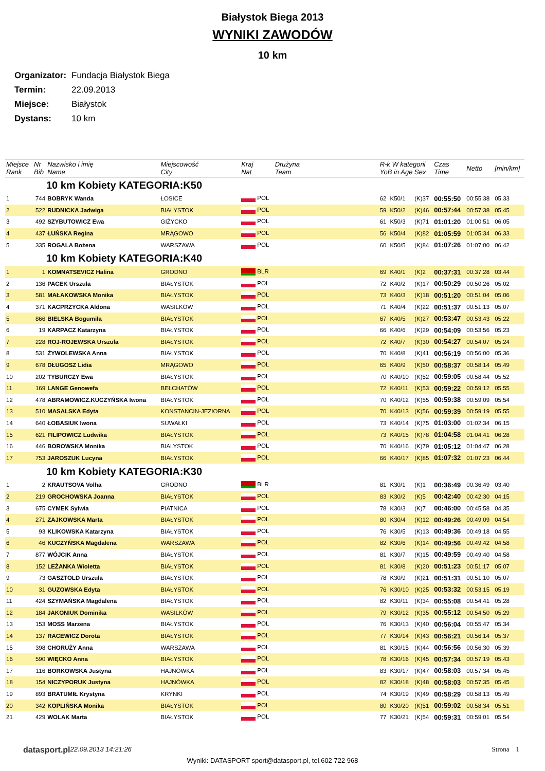Białystok Biega 2013
WYNIKI ZAWODÓW
10 km
Organizator: Fundacja Białystok Biega
Termin: 22.09.2013
Miejsce: Białystok
Dystans: 10 km
| Miejsce Rank | Nr Bib | Nazwisko i imię Name | Miejscowość City | Kraj Nat | Drużyna Team | R-k W kategorii YoB in Age Sex | | | Czas Time | Netto | [min/km] |
| --- | --- | --- | --- | --- | --- | --- | --- | --- | --- | --- | --- |
| 10 km Kobiety KATEGORIA:K50 | | | | | | | | | | | |
| 1 | 744 | BOBRYK Wanda | ŁOSICE | POL | | 62 | K50/1 | (K)37 | 00:55:50 | 00:55:38 | 05.33 |
| 2 | 522 | RUDNICKA Jadwiga | BIAŁYSTOK | POL | | 59 | K50/2 | (K)46 | 00:57:44 | 00:57:38 | 05.45 |
| 3 | 492 | SZYBUTOWICZ Ewa | GIŻYCKO | POL | | 61 | K50/3 | (K)71 | 01:01:20 | 01:00:51 | 06.05 |
| 4 | 437 | ŁUŃSKA Regina | MRĄGOWO | POL | | 56 | K50/4 | (K)82 | 01:05:59 | 01:05:34 | 06.33 |
| 5 | 335 | ROGALA Bożena | WARSZAWA | POL | | 60 | K50/5 | (K)84 | 01:07:26 | 01:07:00 | 06.42 |
| 10 km Kobiety KATEGORIA:K40 | | | | | | | | | | | |
| 1 | 1 | KOMNATSEVICZ Halina | GRODNO | BLR | | 69 | K40/1 | (K)2 | 00:37:31 | 00:37:28 | 03.44 |
| 2 | 136 | PACEK Urszula | BIAŁYSTOK | POL | | 72 | K40/2 | (K)17 | 00:50:29 | 00:50:26 | 05.02 |
| 3 | 581 | MAŁAKOWSKA Monika | BIAŁYSTOK | POL | | 73 | K40/3 | (K)18 | 00:51:20 | 00:51:04 | 05.06 |
| 4 | 371 | KACPRZYCKA Aldona | WASILKÓW | POL | | 71 | K40/4 | (K)22 | 00:51:37 | 00:51:13 | 05.07 |
| 5 | 866 | BIELSKA Bogumiła | BIAŁYSTOK | POL | | 67 | K40/5 | (K)27 | 00:53:47 | 00:53:43 | 05.22 |
| 6 | 19 | KARPACZ Katarzyna | BIAŁYSTOK | POL | | 66 | K40/6 | (K)29 | 00:54:09 | 00:53:56 | 05.23 |
| 7 | 228 | ROJ-ROJEWSKA Urszula | BIAŁYSTOK | POL | | 72 | K40/7 | (K)30 | 00:54:27 | 00:54:07 | 05.24 |
| 8 | 531 | ŻYWOLEWSKA Anna | BIAŁYSTOK | POL | | 70 | K40/8 | (K)41 | 00:56:19 | 00:56:00 | 05.36 |
| 9 | 678 | DŁUGOSZ Lidia | MRĄGOWO | POL | | 65 | K40/9 | (K)50 | 00:58:37 | 00:58:14 | 05.49 |
| 10 | 202 | TYBURCZY Ewa | BIAŁYSTOK | POL | | 70 | K40/10 | (K)52 | 00:59:05 | 00:58:44 | 05.52 |
| 11 | 169 | LANGE Genowefa | BEŁCHATÓW | POL | | 72 | K40/11 | (K)53 | 00:59:22 | 00:59:12 | 05.55 |
| 12 | 478 | ABRAMOWICZ.KUCZYŃSKA Iwona | BIAŁYSTOK | POL | | 70 | K40/12 | (K)55 | 00:59:38 | 00:59:09 | 05.54 |
| 13 | 510 | MASALSKA Edyta | KONSTANCIN-JEZIORNA | POL | | 70 | K40/13 | (K)56 | 00:59:39 | 00:59:19 | 05.55 |
| 14 | 640 | ŁOBASIUK Iwona | SUWAŁKI | POL | | 73 | K40/14 | (K)75 | 01:03:00 | 01:02:34 | 06.15 |
| 15 | 621 | FILIPOWICZ Ludwika | BIAŁYSTOK | POL | | 73 | K40/15 | (K)78 | 01:04:58 | 01:04:41 | 06.28 |
| 16 | 446 | BOROWSKA Monika | BIALYSTOK | POL | | 70 | K40/16 | (K)79 | 01:05:12 | 01:04:47 | 06.28 |
| 17 | 753 | JAROSZUK Lucyna | BIAŁYSTOK | POL | | 66 | K40/17 | (K)85 | 01:07:32 | 01:07:23 | 06.44 |
| 10 km Kobiety KATEGORIA:K30 | | | | | | | | | | | |
| 1 | 2 | KRAUTSOVA Volha | GRODNO | BLR | | 81 | K30/1 | (K)1 | 00:36:49 | 00:36:49 | 03.40 |
| 2 | 219 | GROCHOWSKA Joanna | BIAŁYSTOK | POL | | 83 | K30/2 | (K)5 | 00:42:40 | 00:42:30 | 04.15 |
| 3 | 675 | CYMEK Sylwia | PIATNICA | POL | | 78 | K30/3 | (K)7 | 00:46:00 | 00:45:58 | 04.35 |
| 4 | 271 | ZAJKOWSKA Marta | BIAŁYSTOK | POL | | 80 | K30/4 | (K)12 | 00:49:26 | 00:49:09 | 04.54 |
| 5 | 93 | KLIKOWSKA Katarzyna | BIAŁYSTOK | POL | | 76 | K30/5 | (K)13 | 00:49:36 | 00:49:18 | 04.55 |
| 6 | 46 | KUCZYŃSKA Magdalena | WARSZAWA | POL | | 82 | K30/6 | (K)14 | 00:49:56 | 00:49:42 | 04.58 |
| 7 | 877 | WÓJCIK Anna | BIAŁYSTOK | POL | | 81 | K30/7 | (K)15 | 00:49:59 | 00:49:40 | 04.58 |
| 8 | 152 | LEŻANKA Wioletta | BIAŁYSTOK | POL | | 81 | K30/8 | (K)20 | 00:51:23 | 00:51:17 | 05.07 |
| 9 | 73 | GASZTOLD Urszula | BIAŁYSTOK | POL | | 78 | K30/9 | (K)21 | 00:51:31 | 00:51:10 | 05.07 |
| 10 | 31 | GUZOWSKA Edyta | BIAŁYSTOK | POL | | 76 | K30/10 | (K)25 | 00:53:32 | 00:53:15 | 05.19 |
| 11 | 424 | SZYMAŃSKA Magdalena | BIAŁYSTOK | POL | | 82 | K30/11 | (K)34 | 00:55:08 | 00:54:41 | 05.28 |
| 12 | 184 | JAKONIUK Dominika | WASILKÓW | POL | | 79 | K30/12 | (K)35 | 00:55:12 | 00:54:50 | 05.29 |
| 13 | 153 | MOSS Marzena | BIAŁYSTOK | POL | | 76 | K30/13 | (K)40 | 00:56:04 | 00:55:47 | 05.34 |
| 14 | 137 | RACEWICZ Dorota | BIAŁYSTOK | POL | | 77 | K30/14 | (K)43 | 00:56:21 | 00:56:14 | 05.37 |
| 15 | 398 | CHORUŻY Anna | WARSZAWA | POL | | 81 | K30/15 | (K)44 | 00:56:56 | 00:56:30 | 05.39 |
| 16 | 590 | WIĘCKO Anna | BIAŁYSTOK | POL | | 78 | K30/16 | (K)45 | 00:57:34 | 00:57:19 | 05.43 |
| 17 | 116 | BORKOWSKA Justyna | HAJNÓWKA | POL | | 83 | K30/17 | (K)47 | 00:58:03 | 00:57:34 | 05.45 |
| 18 | 154 | NICZYPORUK Justyna | HAJNÓWKA | POL | | 82 | K30/18 | (K)48 | 00:58:03 | 00:57:35 | 05.45 |
| 19 | 893 | BRATUMIŁ Krystyna | KRYNKI | POL | | 74 | K30/19 | (K)49 | 00:58:29 | 00:58:13 | 05.49 |
| 20 | 342 | KOPLIŃSKA Monika | BIAŁYSTOK | POL | | 80 | K30/20 | (K)51 | 00:59:02 | 00:58:34 | 05.51 |
| 21 | 429 | WOLAK Marta | BIAŁYSTOK | POL | | 77 | K30/21 | (K)54 | 00:59:31 | 00:59:01 | 05.54 |
datasport.pl 22.09.2013 14:21:26 Strona 1
Wyniki: DATASPORT sport@datasport.pl, tel.602 722 968